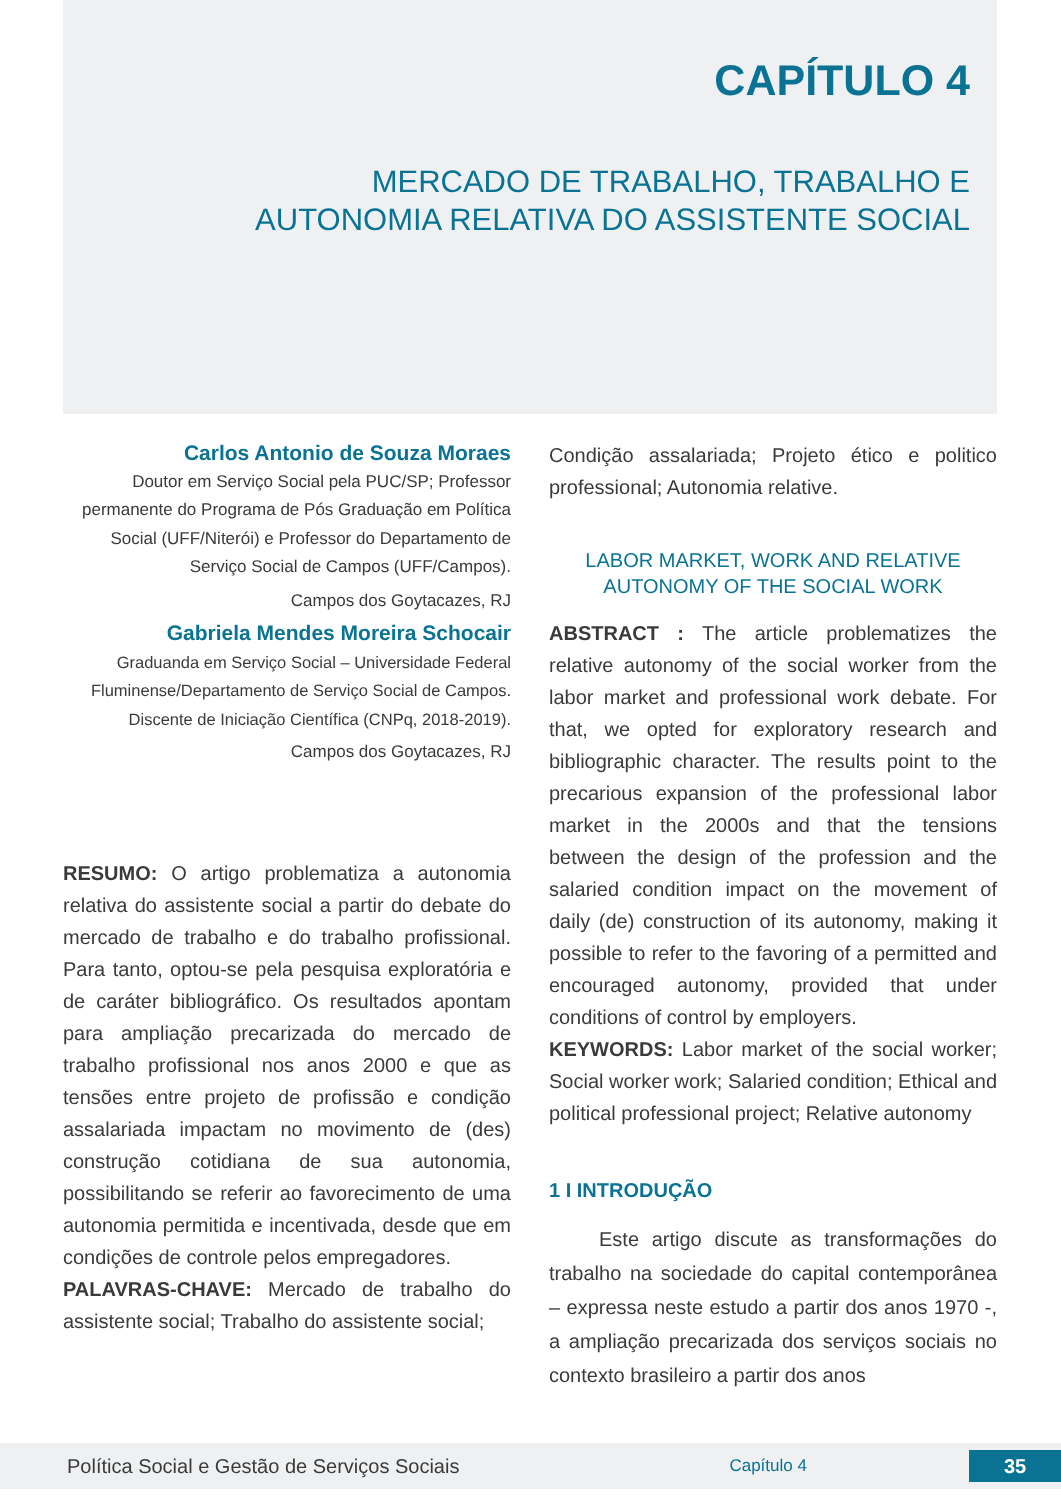CAPÍTULO 4
MERCADO DE TRABALHO, TRABALHO E
AUTONOMIA RELATIVA DO ASSISTENTE SOCIAL
Carlos Antonio de Souza Moraes
Doutor em Serviço Social pela PUC/SP; Professor permanente do Programa de Pós Graduação em Política Social (UFF/Niterói) e Professor do Departamento de Serviço Social de Campos (UFF/Campos).
Campos dos Goytacazes, RJ
Gabriela Mendes Moreira Schocair
Graduanda em Serviço Social – Universidade Federal Fluminense/Departamento de Serviço Social de Campos. Discente de Iniciação Científica (CNPq, 2018-2019).
Campos dos Goytacazes, RJ
RESUMO: O artigo problematiza a autonomia relativa do assistente social a partir do debate do mercado de trabalho e do trabalho profissional. Para tanto, optou-se pela pesquisa exploratória e de caráter bibliográfico. Os resultados apontam para ampliação precarizada do mercado de trabalho profissional nos anos 2000 e que as tensões entre projeto de profissão e condição assalariada impactam no movimento de (des) construção cotidiana de sua autonomia, possibilitando se referir ao favorecimento de uma autonomia permitida e incentivada, desde que em condições de controle pelos empregadores.
PALAVRAS-CHAVE: Mercado de trabalho do assistente social; Trabalho do assistente social;
Condição assalariada; Projeto ético e politico professional; Autonomia relative.
LABOR MARKET, WORK AND RELATIVE
AUTONOMY OF THE SOCIAL WORK
ABSTRACT : The article problematizes the relative autonomy of the social worker from the labor market and professional work debate. For that, we opted for exploratory research and bibliographic character. The results point to the precarious expansion of the professional labor market in the 2000s and that the tensions between the design of the profession and the salaried condition impact on the movement of daily (de) construction of its autonomy, making it possible to refer to the favoring of a permitted and encouraged autonomy, provided that under conditions of control by employers.
KEYWORDS: Labor market of the social worker; Social worker work; Salaried condition; Ethical and political professional project; Relative autonomy
1 I INTRODUÇÃO
Este artigo discute as transformações do trabalho na sociedade do capital contemporânea – expressa neste estudo a partir dos anos 1970 -, a ampliação precarizada dos serviços sociais no contexto brasileiro a partir dos anos
Política Social e Gestão de Serviços Sociais Capítulo 4 35